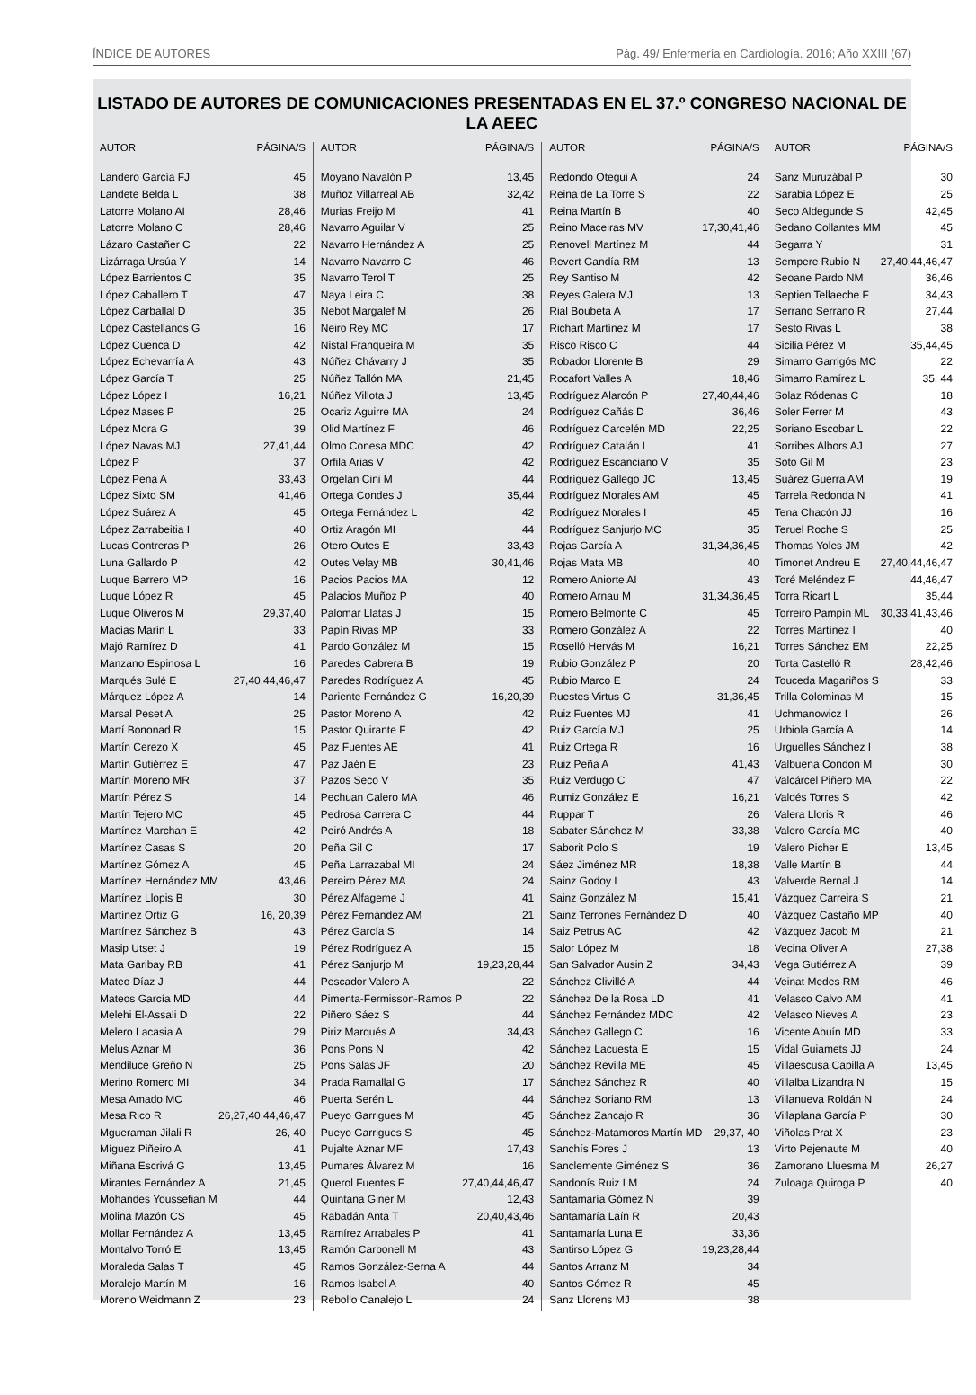ÍNDICE DE AUTORES Pág. 49/ Enfermería en Cardiología. 2016; Año XXIII (67)
LISTADO DE AUTORES DE COMUNICACIONES PRESENTADAS EN EL 37.º CONGRESO NACIONAL DE LA AEEC
| AUTOR | PÁGINA/S |
| --- | --- |
| Landero García FJ | 45 |
| Landete Belda L | 38 |
| Latorre Molano AI | 28,46 |
| Latorre Molano C | 28,46 |
| Lázaro Castañer C | 22 |
| Lizárraga Ursúa Y | 14 |
| López Barrientos C | 35 |
| López Caballero T | 47 |
| López Carballal D | 35 |
| López Castellanos G | 16 |
| López Cuenca D | 42 |
| López Echevarría A | 43 |
| López García T | 25 |
| López López I | 16,21 |
| López Mases P | 25 |
| López Mora G | 39 |
| López Navas MJ | 27,41,44 |
| López P | 37 |
| López Pena A | 33,43 |
| López Sixto SM | 41,46 |
| López Suárez A | 45 |
| López Zarrabeitia I | 40 |
| Lucas Contreras P | 26 |
| Luna Gallardo P | 42 |
| Luque Barrero MP | 16 |
| Luque López R | 45 |
| Luque Oliveros M | 29,37,40 |
| Macías Marín L | 33 |
| Majó Ramírez D | 41 |
| Manzano Espinosa L | 16 |
| Marqués Sulé E | 27,40,44,46,47 |
| Márquez López A | 14 |
| Marsal Peset A | 25 |
| Martí Bononad R | 15 |
| Martín Cerezo X | 45 |
| Martín Gutiérrez E | 47 |
| Martín Moreno MR | 37 |
| Martín Pérez S | 14 |
| Martín Tejero MC | 45 |
| Martínez Marchan E | 42 |
| Martínez Casas S | 20 |
| Martínez Gómez A | 45 |
| Martínez Hernández MM | 43,46 |
| Martínez Llopis B | 30 |
| Martínez Ortiz G | 16, 20,39 |
| Martínez Sánchez B | 43 |
| Masip Utset J | 19 |
| Mata Garibay RB | 41 |
| Mateo Díaz J | 44 |
| Mateos García MD | 44 |
| Melehi El-Assali D | 22 |
| Melero Lacasia A | 29 |
| Melus Aznar M | 36 |
| Mendiluce Greño N | 25 |
| Merino Romero MI | 34 |
| Mesa Amado MC | 46 |
| Mesa Rico R | 26,27,40,44,46,47 |
| Mgueraman Jilali R | 26, 40 |
| Míguez Piñeiro A | 41 |
| Miñana Escrivá G | 13,45 |
| Mirantes Fernández A | 21,45 |
| Mohandes Youssefian M | 44 |
| Molina Mazón CS | 45 |
| Mollar Fernández A | 13,45 |
| Montalvo Torró E | 13,45 |
| Moraleda Salas T | 45 |
| Moralejo Martín M | 16 |
| Moreno Weidmann Z | 23 |
| AUTOR | PÁGINA/S |
| --- | --- |
| Moyano Navalón P | 13,45 |
| Muñoz Villarreal AB | 32,42 |
| Murias Freijo M | 41 |
| Navarro Aguilar V | 25 |
| Navarro Hernández A | 25 |
| Navarro Navarro C | 46 |
| Navarro Terol T | 25 |
| Naya Leira C | 38 |
| Nebot Margalef M | 26 |
| Neiro Rey MC | 17 |
| Nistal Franqueira M | 35 |
| Núñez Chávarry J | 35 |
| Núñez Tallón MA | 21,45 |
| Núñez Villota J | 13,45 |
| Ocariz Aguirre MA | 24 |
| Olid Martínez F | 46 |
| Olmo Conesa MDC | 42 |
| Orfila Arias V | 42 |
| Orgelan Cini M | 44 |
| Ortega Condes J | 35,44 |
| Ortega Fernández L | 42 |
| Ortiz Aragón MI | 44 |
| Otero Outes E | 33,43 |
| Outes Velay MB | 30,41,46 |
| Pacios Pacios MA | 12 |
| Palacios Muñoz P | 40 |
| Palomar Llatas J | 15 |
| Papín Rivas MP | 33 |
| Pardo González M | 15 |
| Paredes Cabrera B | 19 |
| Paredes Rodríguez A | 45 |
| Pariente Fernández G | 16,20,39 |
| Pastor Moreno A | 42 |
| Pastor Quirante F | 42 |
| Paz Fuentes AE | 41 |
| Paz Jaén E | 23 |
| Pazos Seco V | 35 |
| Pechuan Calero MA | 46 |
| Pedrosa Carrera C | 44 |
| Peiró Andrés A | 18 |
| Peña Gil C | 17 |
| Peña Larrazabal MI | 24 |
| Pereiro Pérez MA | 24 |
| Pérez Alfageme J | 41 |
| Pérez Fernández AM | 21 |
| Pérez García S | 14 |
| Pérez Rodríguez A | 15 |
| Pérez Sanjurjo M | 19,23,28,44 |
| Pescador Valero A | 22 |
| Pimenta-Fermisson-Ramos P | 22 |
| Piñero Sáez S | 44 |
| Piriz Marqués A | 34,43 |
| Pons Pons N | 42 |
| Pons Salas JF | 20 |
| Prada Ramallal G | 17 |
| Puerta Serén L | 44 |
| Pueyo Garrigues M | 45 |
| Pueyo Garrigues S | 45 |
| Pujalte Aznar MF | 17,43 |
| Pumares Álvarez M | 16 |
| Querol Fuentes F | 27,40,44,46,47 |
| Quintana Giner M | 12,43 |
| Rabadán Anta T | 20,40,43,46 |
| Ramírez Arrabales P | 41 |
| Ramón Carbonell M | 43 |
| Ramos González-Serna A | 44 |
| Ramos Isabel A | 40 |
| Rebollo Canalejo L | 24 |
| AUTOR | PÁGINA/S |
| --- | --- |
| Redondo Otegui A | 24 |
| Reina de La Torre S | 22 |
| Reina Martín B | 40 |
| Reino Maceiras MV | 17,30,41,46 |
| Renovell Martínez M | 44 |
| Revert Gandía RM | 13 |
| Rey Santiso M | 42 |
| Reyes Galera MJ | 13 |
| Rial Boubeta A | 17 |
| Richart Martínez M | 17 |
| Risco Risco C | 44 |
| Robador Llorente B | 29 |
| Rocafort Valles A | 18,46 |
| Rodríguez Alarcón P | 27,40,44,46 |
| Rodríguez Cañás D | 36,46 |
| Rodríguez Carcelén MD | 22,25 |
| Rodríguez Catalán L | 41 |
| Rodríguez Escanciano V | 35 |
| Rodríguez Gallego JC | 13,45 |
| Rodríguez Morales AM | 45 |
| Rodríguez Morales I | 45 |
| Rodríguez Sanjurjo MC | 35 |
| Rojas García A | 31,34,36,45 |
| Rojas Mata MB | 40 |
| Romero Aniorte AI | 43 |
| Romero Arnau M | 31,34,36,45 |
| Romero Belmonte C | 45 |
| Romero González A | 22 |
| Roselló Hervás M | 16,21 |
| Rubio González P | 20 |
| Rubio Marco E | 24 |
| Ruestes Virtus G | 31,36,45 |
| Ruiz Fuentes MJ | 41 |
| Ruiz García MJ | 25 |
| Ruiz Ortega R | 16 |
| Ruiz Peña A | 41,43 |
| Ruiz Verdugo C | 47 |
| Rumiz González E | 16,21 |
| Ruppar T | 26 |
| Sabater Sánchez M | 33,38 |
| Saborit Polo S | 19 |
| Sáez Jiménez MR | 18,38 |
| Sainz Godoy I | 43 |
| Sainz González M | 15,41 |
| Sainz Terrones Fernández D | 40 |
| Saiz Petrus AC | 42 |
| Salor López M | 18 |
| San Salvador Ausin Z | 34,43 |
| Sánchez Clivillé A | 44 |
| Sánchez De la Rosa LD | 41 |
| Sánchez Fernández MDC | 42 |
| Sánchez Gallego C | 16 |
| Sánchez Lacuesta E | 15 |
| Sánchez Revilla ME | 45 |
| Sánchez Sánchez R | 40 |
| Sánchez Soriano RM | 13 |
| Sánchez Zancajo R | 36 |
| Sánchez-Matamoros Martín MD | 29,37, 40 |
| Sanchís Fores J | 13 |
| Sanclemente Giménez S | 36 |
| Sandonís Ruiz LM | 24 |
| Santamaría Gómez N | 39 |
| Santamaría Laín R | 20,43 |
| Santamaría Luna E | 33,36 |
| Santirso López G | 19,23,28,44 |
| Santos Arranz M | 34 |
| Santos Gómez R | 45 |
| Sanz Llorens MJ | 38 |
| AUTOR | PÁGINA/S |
| --- | --- |
| Sanz Muruzábal P | 30 |
| Sarabia López E | 25 |
| Seco Aldegunde S | 42,45 |
| Sedano Collantes MM | 45 |
| Segarra Y | 31 |
| Sempere Rubio N | 27,40,44,46,47 |
| Seoane Pardo NM | 36,46 |
| Septien Tellaeche F | 34,43 |
| Serrano Serrano R | 27,44 |
| Sesto Rivas L | 38 |
| Sicilia Pérez M | 35,44,45 |
| Simarro Garrigós MC | 22 |
| Simarro Ramírez L | 35, 44 |
| Solaz Ródenas C | 18 |
| Soler Ferrer M | 43 |
| Soriano Escobar L | 22 |
| Sorribes Albors AJ | 27 |
| Soto Gil M | 23 |
| Suárez Guerra AM | 19 |
| Tarrela Redonda N | 41 |
| Tena Chacón JJ | 16 |
| Teruel Roche S | 25 |
| Thomas Yoles JM | 42 |
| Timonet Andreu E | 27,40,44,46,47 |
| Toré Meléndez F | 44,46,47 |
| Torra Ricart L | 35,44 |
| Torreiro Pampín ML | 30,33,41,43,46 |
| Torres Martínez I | 40 |
| Torres Sánchez EM | 22,25 |
| Torta Castelló R | 28,42,46 |
| Touceda Magariños S | 33 |
| Trilla Colominas M | 15 |
| Uchmanowicz I | 26 |
| Urbiola García A | 14 |
| Urguelles Sánchez I | 38 |
| Valbuena Condon M | 30 |
| Valcárcel Piñero MA | 22 |
| Valdés Torres S | 42 |
| Valera Lloris R | 46 |
| Valero García MC | 40 |
| Valero Picher E | 13,45 |
| Valle Martín B | 44 |
| Valverde Bernal J | 14 |
| Vázquez Carreira S | 21 |
| Vázquez Castaño MP | 40 |
| Vázquez Jacob M | 21 |
| Vecina Oliver A | 27,38 |
| Vega Gutiérrez A | 39 |
| Veinat Medes RM | 46 |
| Velasco Calvo AM | 41 |
| Velasco Nieves A | 23 |
| Vicente Abuín MD | 33 |
| Vidal Guiamets JJ | 24 |
| Villaescusa Capilla A | 13,45 |
| Villalba Lizandra N | 15 |
| Villanueva Roldán N | 24 |
| Villaplana García P | 30 |
| Viñolas Prat X | 23 |
| Virto Pejenaute M | 40 |
| Zamorano Lluesma M | 26,27 |
| Zuloaga Quiroga P | 40 |